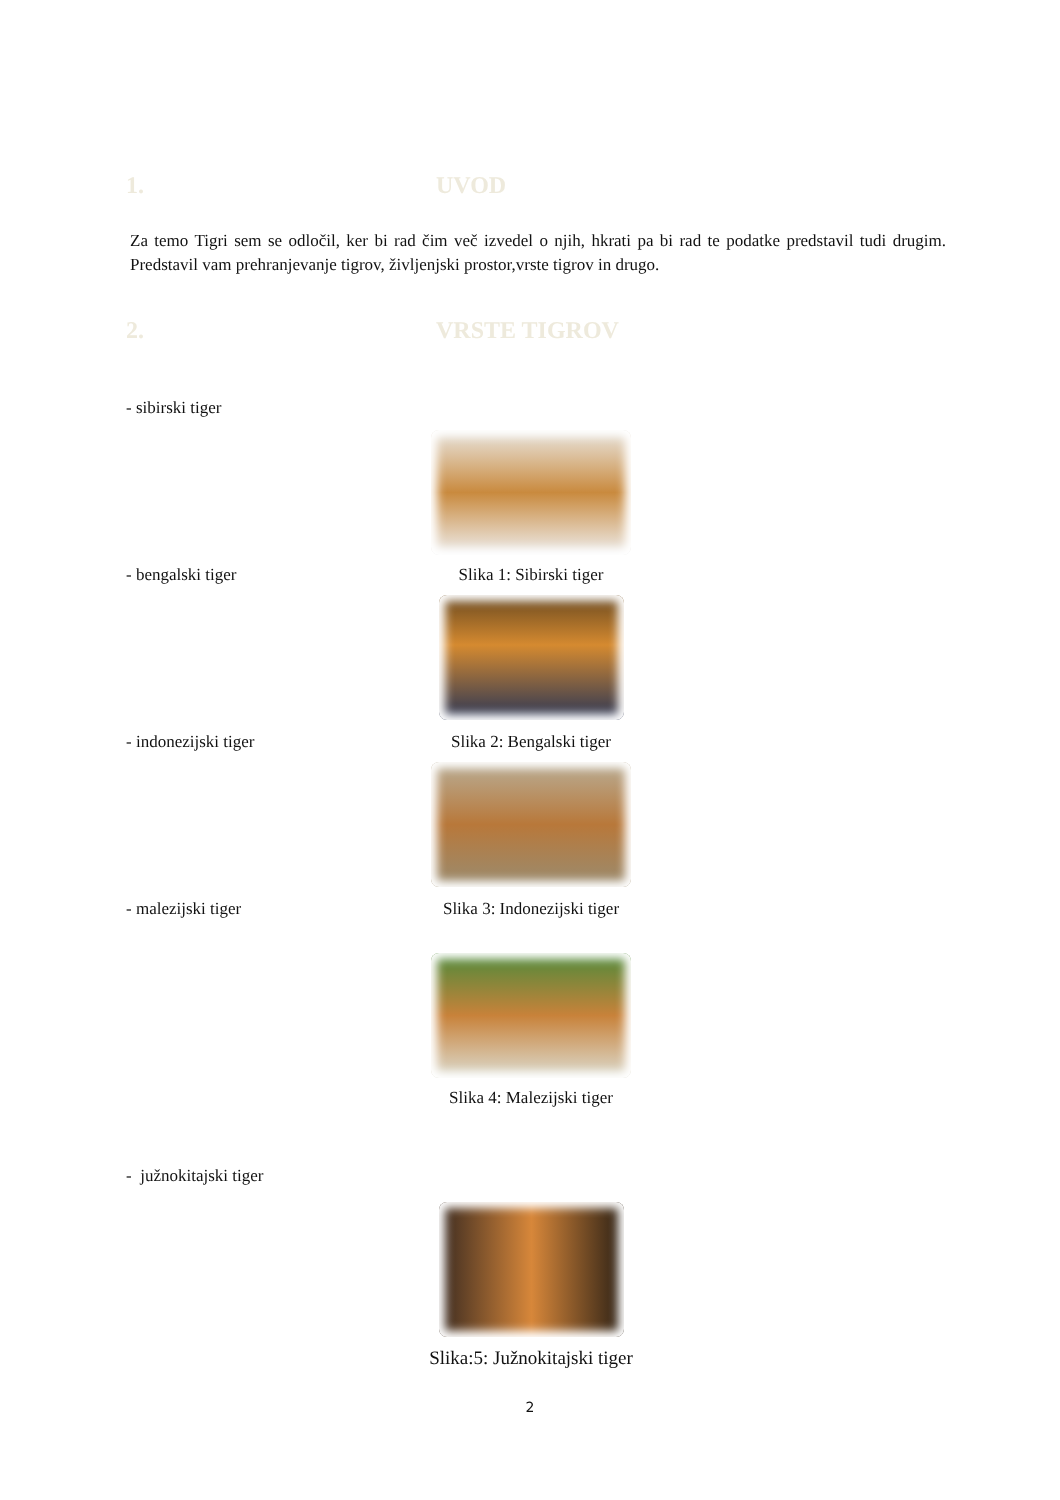1. UVOD
Za temo Tigri sem se odločil, ker bi rad čim več izvedel o njih, hkrati pa bi rad te podatke predstavil tudi drugim. Predstavil vam prehranjevanje tigrov, življenjski prostor,vrste tigrov in drugo.
2. VRSTE TIGROV
- sibirski tiger
- bengalski tiger Slika 1: Sibirski tiger
- indonezijski tiger Slika 2: Bengalski tiger
- malezijski tiger Slika 3: Indonezijski tiger
Slika 4: Malezijski tiger
- južnokitajski tiger
Slika:5: Južnokitajski tiger
2